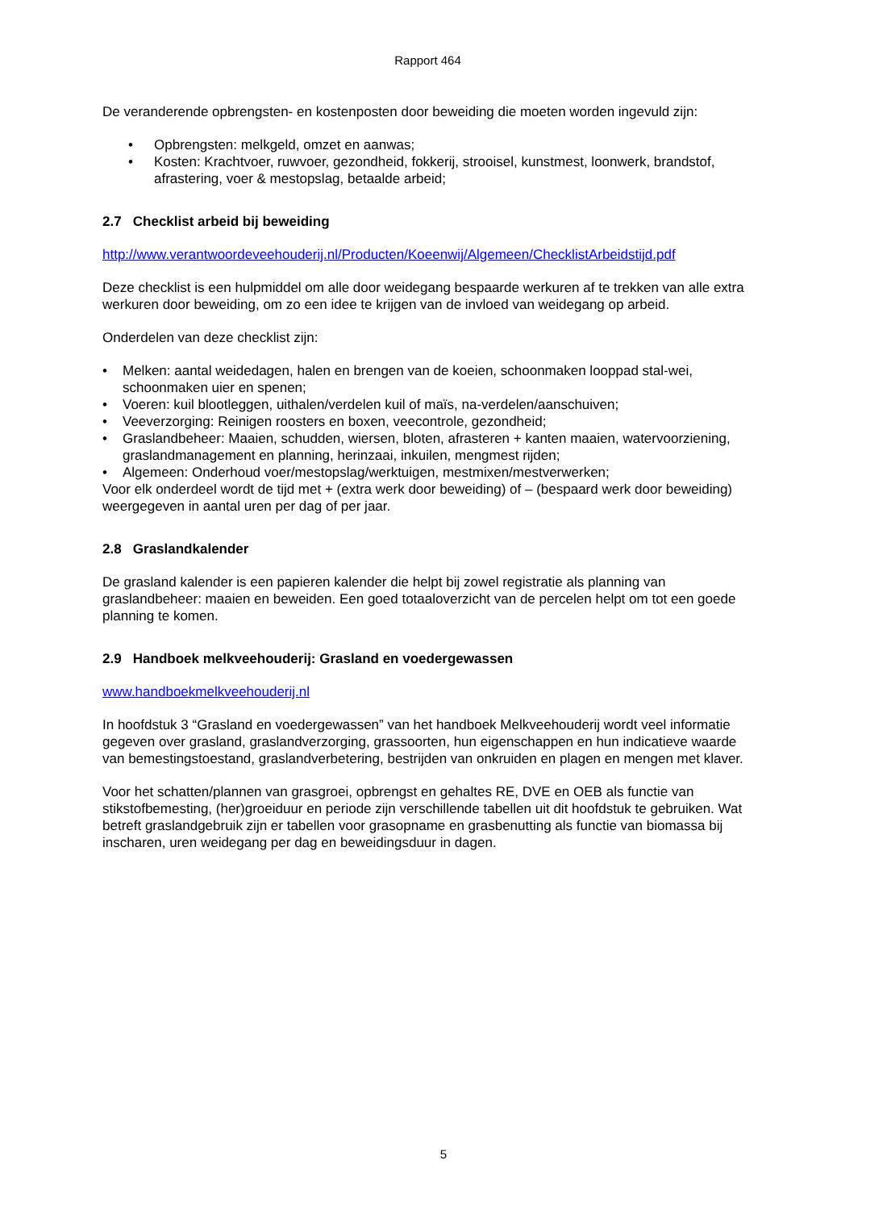Rapport 464
De veranderende opbrengsten- en kostenposten door beweiding die moeten worden ingevuld zijn:
• Opbrengsten: melkgeld, omzet en aanwas;
• Kosten: Krachtvoer, ruwvoer, gezondheid, fokkerij, strooisel, kunstmest, loonwerk, brandstof, afrastering, voer & mestopslag, betaalde arbeid;
2.7 Checklist arbeid bij beweiding
http://www.verantwoordeveehouderij.nl/Producten/Koeenwij/Algemeen/ChecklistArbeidstijd.pdf
Deze checklist is een hulpmiddel om alle door weidegang bespaarde werkuren af te trekken van alle extra werkuren door beweiding, om zo een idee te krijgen van de invloed van weidegang op arbeid.
Onderdelen van deze checklist zijn:
• Melken: aantal weidedagen, halen en brengen van de koeien, schoonmaken looppad stal-wei, schoonmaken uier en spenen;
• Voeren: kuil blootleggen, uithalen/verdelen kuil of maïs, na-verdelen/aanschuiven;
• Veeverzorging: Reinigen roosters en boxen, veecontrole, gezondheid;
• Graslandbeheer: Maaien, schudden, wiersen, bloten, afrasteren + kanten maaien, watervoorziening, graslandmanagement en planning, herinzaai, inkuilen, mengmest rijden;
• Algemeen: Onderhoud voer/mestopslag/werktuigen, mestmixen/mestverwerken;
Voor elk onderdeel wordt de tijd met + (extra werk door beweiding) of – (bespaard werk door beweiding) weergegeven in aantal uren per dag of per jaar.
2.8 Graslandkalender
De grasland kalender is een papieren kalender die helpt bij zowel registratie als planning van graslandbeheer: maaien en beweiden. Een goed totaaloverzicht van de percelen helpt om tot een goede planning te komen.
2.9 Handboek melkveehouderij: Grasland en voedergewassen
www.handboekmelkveehouderij.nl
In hoofdstuk 3 “Grasland en voedergewassen” van het handboek Melkveehouderij wordt veel informatie gegeven over grasland, graslandverzorging, grassoorten, hun eigenschappen en hun indicatieve waarde van bemestingstoestand, graslandverbetering, bestrijden van onkruiden en plagen en mengen met klaver.
Voor het schatten/plannen van grasgroei, opbrengst en gehaltes RE, DVE en OEB als functie van stikstofbemesting, (her)groeiduur en periode zijn verschillende tabellen uit dit hoofdstuk te gebruiken. Wat betreft graslandgebruik zijn er tabellen voor grasopname en grasbenutting als functie van biomassa bij inscharen, uren weidegang per dag en beweidingsduur in dagen.
5